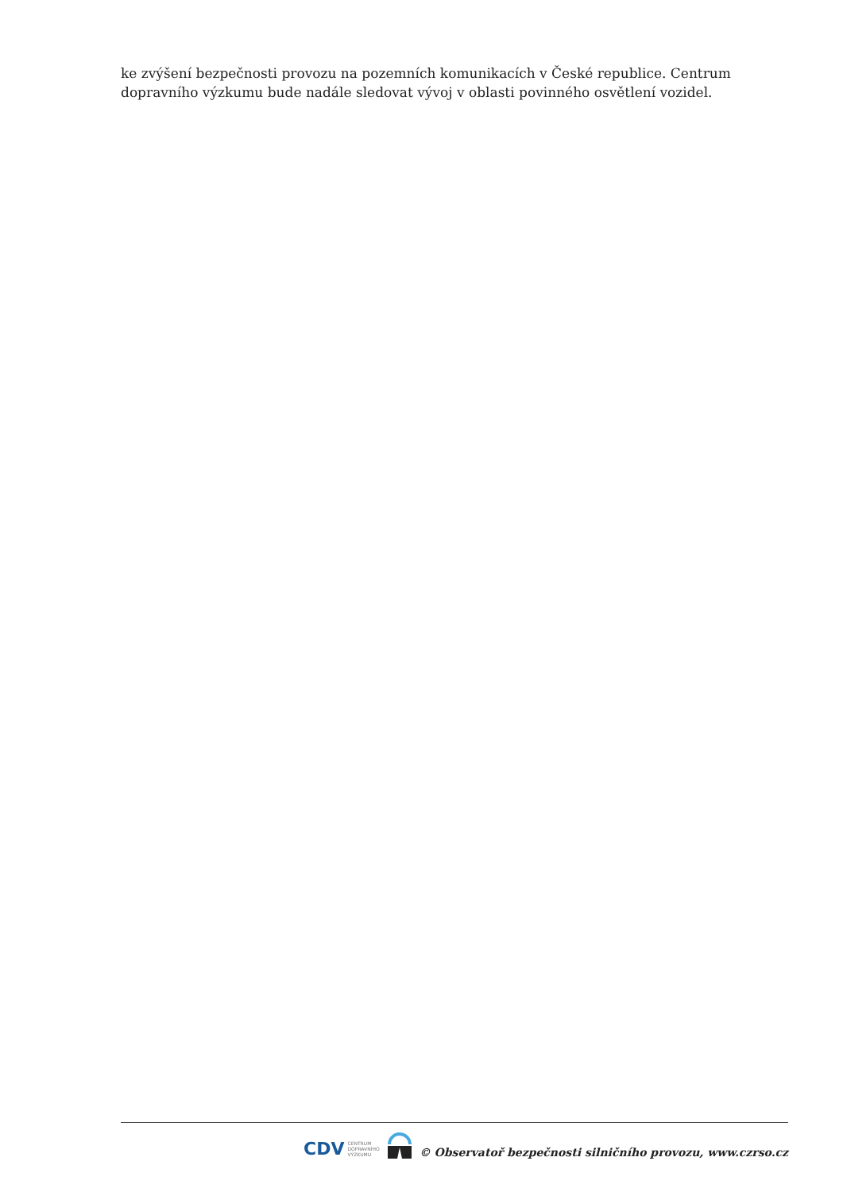ke zvýšení bezpečnosti provozu na pozemních komunikacích v České republice. Centrum dopravního výzkumu bude nadále sledovat vývoj v oblasti povinného osvětlení vozidel.
CDV CENTRUM
DOPRAVNÍHO
VÝZKUMU
© Observatoř bezpečnosti silničního provozu, www.czrso.cz